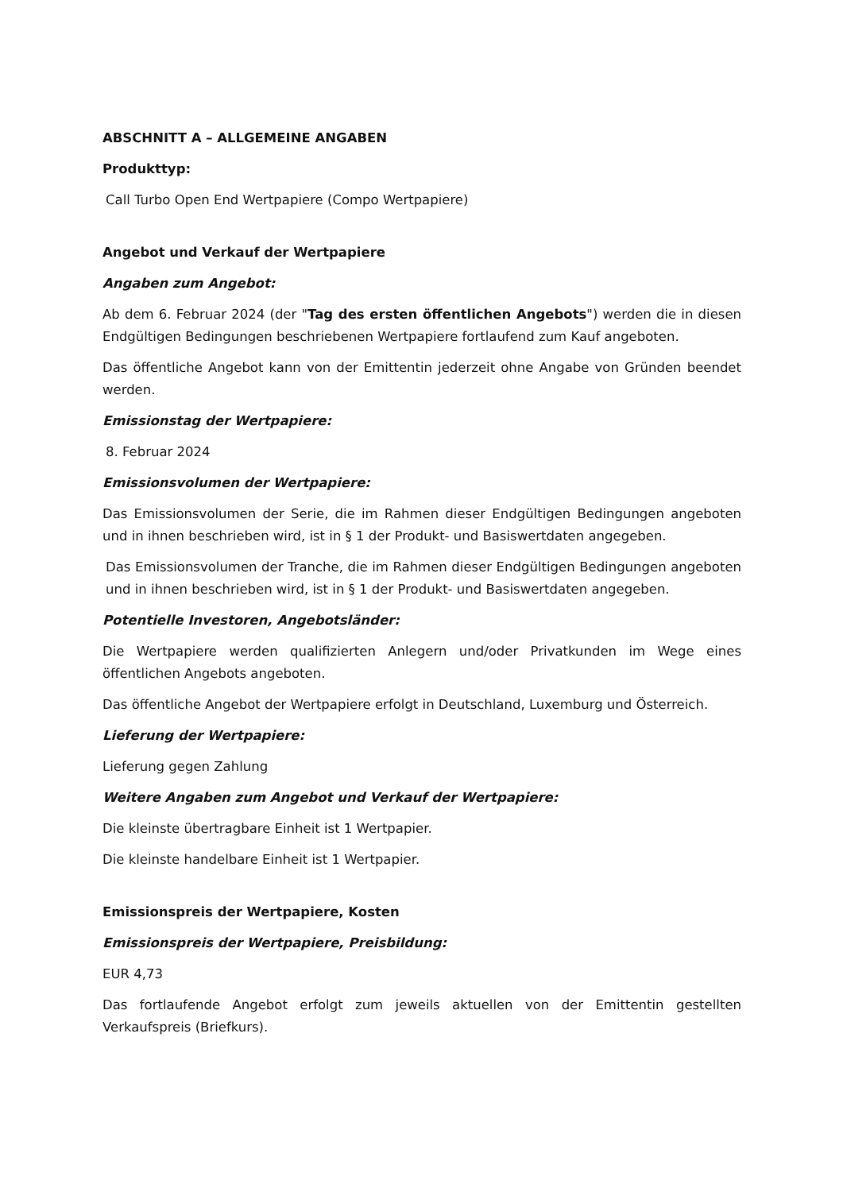ABSCHNITT A – ALLGEMEINE ANGABEN
Produkttyp:
Call Turbo Open End Wertpapiere (Compo Wertpapiere)
Angebot und Verkauf der Wertpapiere
Angaben zum Angebot:
Ab dem 6. Februar 2024 (der "Tag des ersten öffentlichen Angebots") werden die in diesen Endgültigen Bedingungen beschriebenen Wertpapiere fortlaufend zum Kauf angeboten.
Das öffentliche Angebot kann von der Emittentin jederzeit ohne Angabe von Gründen beendet werden.
Emissionstag der Wertpapiere:
8. Februar 2024
Emissionsvolumen der Wertpapiere:
Das Emissionsvolumen der Serie, die im Rahmen dieser Endgültigen Bedingungen angeboten und in ihnen beschrieben wird, ist in § 1 der Produkt- und Basiswertdaten angegeben.
Das Emissionsvolumen der Tranche, die im Rahmen dieser Endgültigen Bedingungen angeboten und in ihnen beschrieben wird, ist in § 1 der Produkt- und Basiswertdaten angegeben.
Potentielle Investoren, Angebotsländer:
Die Wertpapiere werden qualifizierten Anlegern und/oder Privatkunden im Wege eines öffentlichen Angebots angeboten.
Das öffentliche Angebot der Wertpapiere erfolgt in Deutschland, Luxemburg und Österreich.
Lieferung der Wertpapiere:
Lieferung gegen Zahlung
Weitere Angaben zum Angebot und Verkauf der Wertpapiere:
Die kleinste übertragbare Einheit ist 1 Wertpapier.
Die kleinste handelbare Einheit ist 1 Wertpapier.
Emissionspreis der Wertpapiere, Kosten
Emissionspreis der Wertpapiere, Preisbildung:
EUR 4,73
Das fortlaufende Angebot erfolgt zum jeweils aktuellen von der Emittentin gestellten Verkaufspreis (Briefkurs).